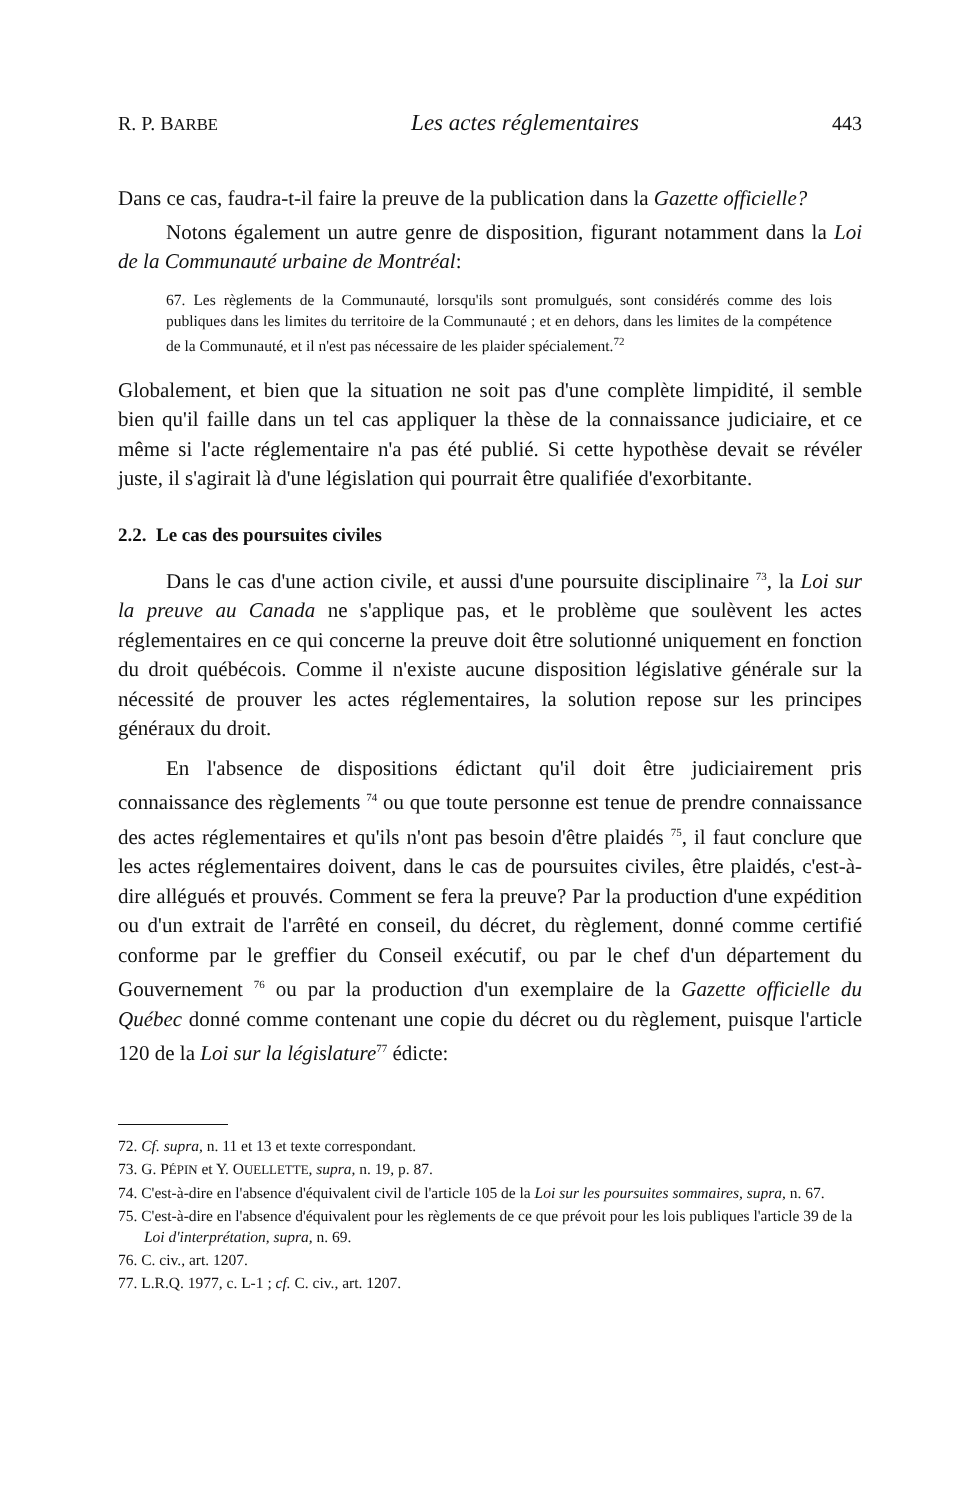R. P. BARBE Les actes réglementaires 443
Dans ce cas, faudra-t-il faire la preuve de la publication dans la Gazette officielle?
Notons également un autre genre de disposition, figurant notamment dans la Loi de la Communauté urbaine de Montréal:
67. Les règlements de la Communauté, lorsqu'ils sont promulgués, sont considérés comme des lois publiques dans les limites du territoire de la Communauté ; et en dehors, dans les limites de la compétence de la Communauté, et il n'est pas nécessaire de les plaider spécialement.<sup>72</sup>
Globalement, et bien que la situation ne soit pas d'une complète limpidité, il semble bien qu'il faille dans un tel cas appliquer la thèse de la connaissance judiciaire, et ce même si l'acte réglementaire n'a pas été publié. Si cette hypothèse devait se révéler juste, il s'agirait là d'une législation qui pourrait être qualifiée d'exorbitante.
2.2. Le cas des poursuites civiles
Dans le cas d'une action civile, et aussi d'une poursuite disciplinaire <sup>73</sup>, la Loi sur la preuve au Canada ne s'applique pas, et le problème que soulèvent les actes réglementaires en ce qui concerne la preuve doit être solutionné uniquement en fonction du droit québécois. Comme il n'existe aucune disposition législative générale sur la nécessité de prouver les actes réglementaires, la solution repose sur les principes généraux du droit.
En l'absence de dispositions édictant qu'il doit être judiciairement pris connaissance des règlements <sup>74</sup> ou que toute personne est tenue de prendre connaissance des actes réglementaires et qu'ils n'ont pas besoin d'être plaidés <sup>75</sup>, il faut conclure que les actes réglementaires doivent, dans le cas de poursuites civiles, être plaidés, c'est-à-dire allégués et prouvés. Comment se fera la preuve? Par la production d'une expédition ou d'un extrait de l'arrêté en conseil, du décret, du règlement, donné comme certifié conforme par le greffier du Conseil exécutif, ou par le chef d'un département du Gouvernement <sup>76</sup> ou par la production d'un exemplaire de la Gazette officielle du Québec donné comme contenant une copie du décret ou du règlement, puisque l'article 120 de la Loi sur la législature<sup>77</sup> édicte:
72. Cf. supra, n. 11 et 13 et texte correspondant.
73. G. PÉPIN et Y. OUELLETTE, supra, n. 19, p. 87.
74. C'est-à-dire en l'absence d'équivalent civil de l'article 105 de la Loi sur les poursuites sommaires, supra, n. 67.
75. C'est-à-dire en l'absence d'équivalent pour les règlements de ce que prévoit pour les lois publiques l'article 39 de la Loi d'interprétation, supra, n. 69.
76. C. civ., art. 1207.
77. L.R.Q. 1977, c. L-1 ; cf. C. civ., art. 1207.